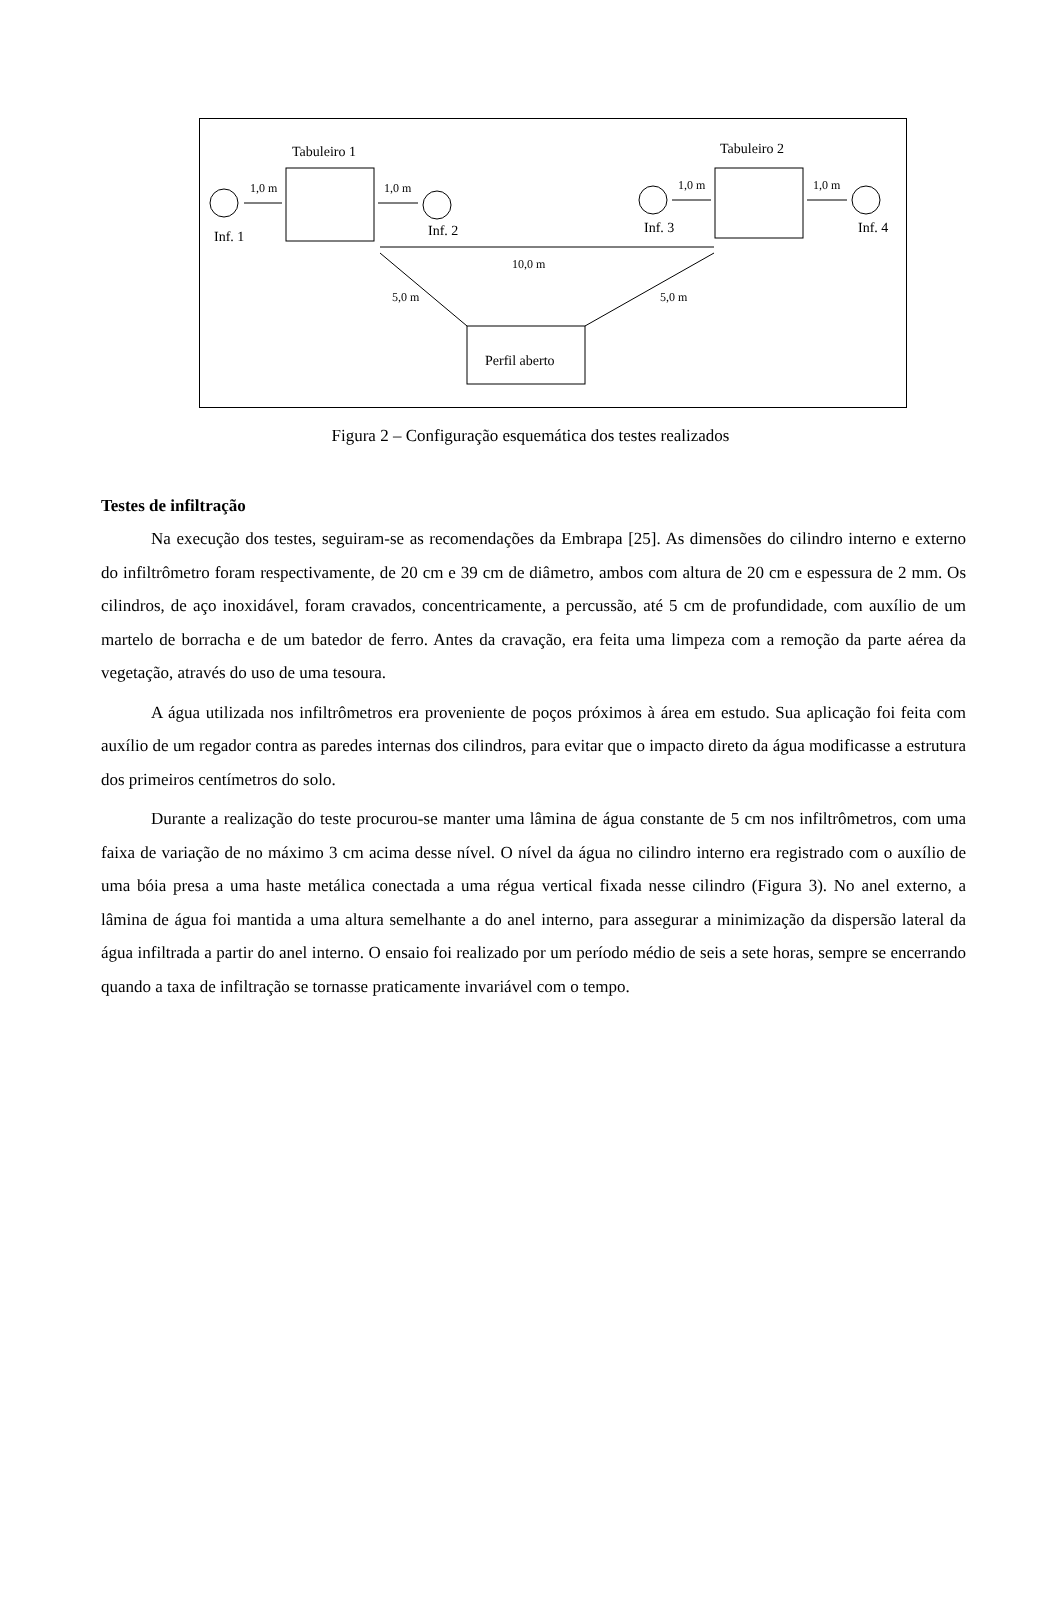Tabuleiro 1 Tabuleiro 2
1,0 m 1,0 m 1,0 m 1,0 m
Inf. 1 Inf. 2 Inf. 3 Inf. 4
10,0 m
5,0 m 5,0 m
Perfil aberto
Figura 2 – Configuração esquemática dos testes realizados
Testes de infiltração
Na execução dos testes, seguiram-se as recomendações da Embrapa [25]. As dimensões do cilindro interno e externo do infiltrômetro foram respectivamente, de 20 cm e 39 cm de diâmetro, ambos com altura de 20 cm e espessura de 2 mm. Os cilindros, de aço inoxidável, foram cravados, concentricamente, a percussão, até 5 cm de profundidade, com auxílio de um martelo de borracha e de um batedor de ferro. Antes da cravação, era feita uma limpeza com a remoção da parte aérea da vegetação, através do uso de uma tesoura.
A água utilizada nos infiltrômetros era proveniente de poços próximos à área em estudo. Sua aplicação foi feita com auxílio de um regador contra as paredes internas dos cilindros, para evitar que o impacto direto da água modificasse a estrutura dos primeiros centímetros do solo.
Durante a realização do teste procurou-se manter uma lâmina de água constante de 5 cm nos infiltrômetros, com uma faixa de variação de no máximo 3 cm acima desse nível. O nível da água no cilindro interno era registrado com o auxílio de uma bóia presa a uma haste metálica conectada a uma régua vertical fixada nesse cilindro (Figura 3). No anel externo, a lâmina de água foi mantida a uma altura semelhante a do anel interno, para assegurar a minimização da dispersão lateral da água infiltrada a partir do anel interno. O ensaio foi realizado por um período médio de seis a sete horas, sempre se encerrando quando a taxa de infiltração se tornasse praticamente invariável com o tempo.